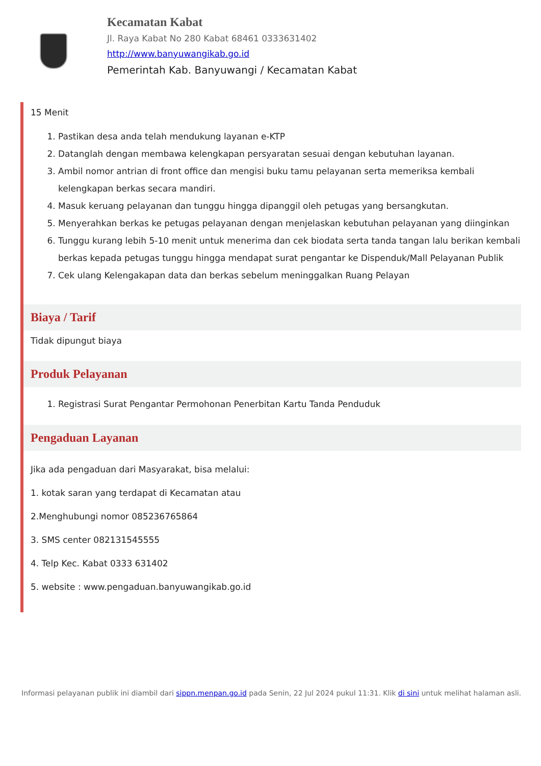Kecamatan Kabat
Jl. Raya Kabat No 280 Kabat 68461 0333631402
http://www.banyuwangikab.go.id
Pemerintah Kab. Banyuwangi / Kecamatan Kabat
15 Menit
1. Pastikan desa anda telah mendukung layanan e-KTP
2. Datanglah dengan membawa kelengkapan persyaratan sesuai dengan kebutuhan layanan.
3. Ambil nomor antrian di front office dan mengisi buku tamu pelayanan serta memeriksa kembali kelengkapan berkas secara mandiri.
4. Masuk keruang pelayanan dan tunggu hingga dipanggil oleh petugas yang bersangkutan.
5. Menyerahkan berkas ke petugas pelayanan dengan menjelaskan kebutuhan pelayanan yang diinginkan
6. Tunggu kurang lebih 5-10 menit untuk menerima dan cek biodata serta tanda tangan lalu berikan kembali berkas kepada petugas tunggu hingga mendapat surat pengantar ke Dispenduk/Mall Pelayanan Publik
7. Cek ulang Kelengakapan data dan berkas sebelum meninggalkan Ruang Pelayan
Biaya / Tarif
Tidak dipungut biaya
Produk Pelayanan
1. Registrasi Surat Pengantar Permohonan Penerbitan Kartu Tanda Penduduk
Pengaduan Layanan
Jika ada pengaduan dari Masyarakat, bisa melalui:
1. kotak saran yang terdapat di Kecamatan atau
2.Menghubungi nomor 085236765864
3. SMS center 082131545555
4. Telp Kec. Kabat 0333 631402
5. website : www.pengaduan.banyuwangikab.go.id
Informasi pelayanan publik ini diambil dari sippn.menpan.go.id pada Senin, 22 Jul 2024 pukul 11:31. Klik di sini untuk melihat halaman asli.